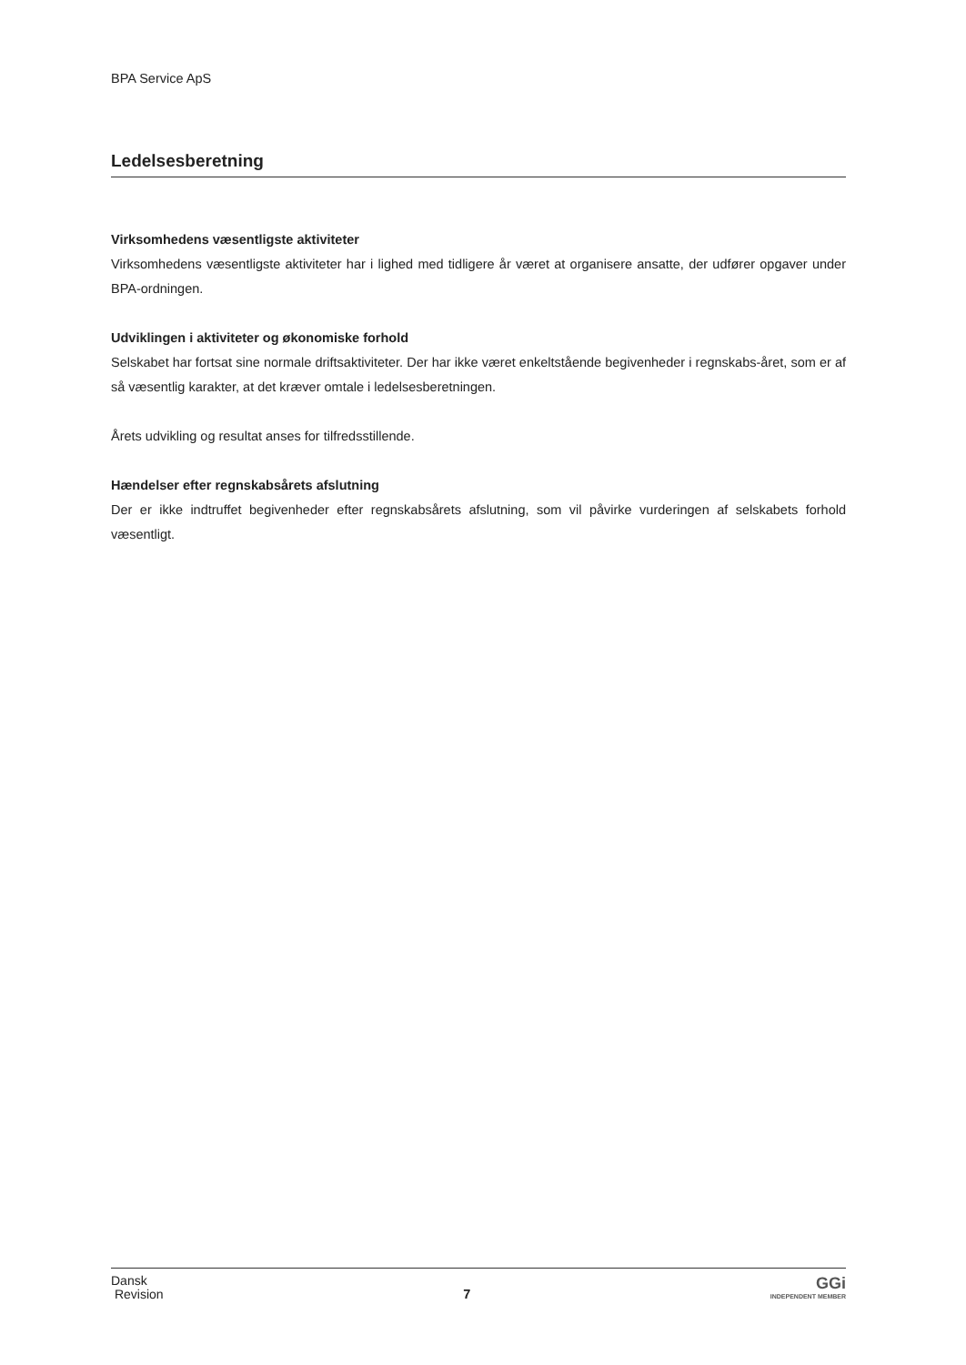BPA Service ApS
Ledelsesberetning
Virksomhedens væsentligste aktiviteter
Virksomhedens væsentligste aktiviteter har i lighed med tidligere år været at organisere ansatte, der udfører opgaver under BPA-ordningen.
Udviklingen i aktiviteter og økonomiske forhold
Selskabet har fortsat sine normale driftsaktiviteter. Der har ikke været enkeltstående begivenheder i regnskabs-året, som er af så væsentlig karakter, at det kræver omtale i ledelsesberetningen.
Årets udvikling og resultat anses for tilfredsstillende.
Hændelser efter regnskabsårets afslutning
Der er ikke indtruffet begivenheder efter regnskabsårets afslutning, som vil påvirke vurderingen af selskabets forhold væsentligt.
Dansk
Revision
7
GGi
INDEPENDENT MEMBER